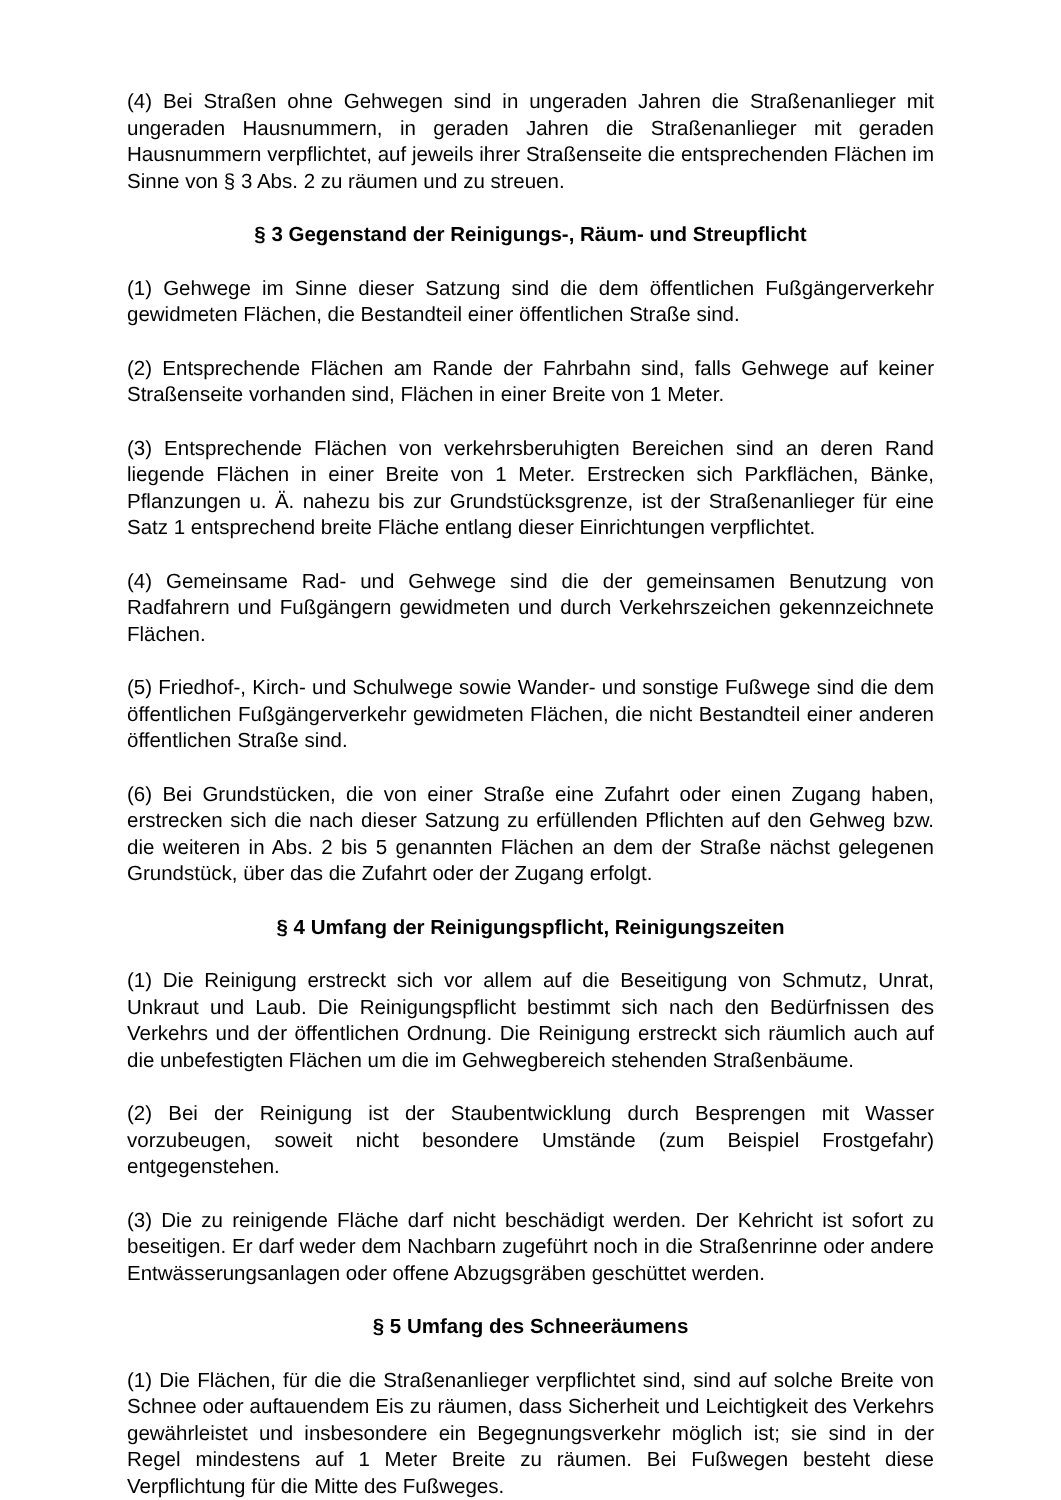(4) Bei Straßen ohne Gehwegen sind in ungeraden Jahren die Straßenanlieger mit ungeraden Hausnummern, in geraden Jahren die Straßenanlieger mit geraden Hausnummern verpflichtet, auf jeweils ihrer Straßenseite die entsprechenden Flächen im Sinne von § 3 Abs. 2 zu räumen und zu streuen.
§ 3 Gegenstand der Reinigungs-, Räum- und Streupflicht
(1) Gehwege im Sinne dieser Satzung sind die dem öffentlichen Fußgängerverkehr gewidmeten Flächen, die Bestandteil einer öffentlichen Straße sind.
(2) Entsprechende Flächen am Rande der Fahrbahn sind, falls Gehwege auf keiner Straßenseite vorhanden sind, Flächen in einer Breite von 1 Meter.
(3) Entsprechende Flächen von verkehrsberuhigten Bereichen sind an deren Rand liegende Flächen in einer Breite von 1 Meter. Erstrecken sich Parkflächen, Bänke, Pflanzungen u. Ä. nahezu bis zur Grundstücksgrenze, ist der Straßenanlieger für eine Satz 1 entsprechend breite Fläche entlang dieser Einrichtungen verpflichtet.
(4) Gemeinsame Rad- und Gehwege sind die der gemeinsamen Benutzung von Radfahrern und Fußgängern gewidmeten und durch Verkehrszeichen gekennzeichnete Flächen.
(5) Friedhof-, Kirch- und Schulwege sowie Wander- und sonstige Fußwege sind die dem öffentlichen Fußgängerverkehr gewidmeten Flächen, die nicht Bestandteil einer anderen öffentlichen Straße sind.
(6) Bei Grundstücken, die von einer Straße eine Zufahrt oder einen Zugang haben, erstrecken sich die nach dieser Satzung zu erfüllenden Pflichten auf den Gehweg bzw. die weiteren in Abs. 2 bis 5 genannten Flächen an dem der Straße nächst gelegenen Grundstück, über das die Zufahrt oder der Zugang erfolgt.
§ 4 Umfang der Reinigungspflicht, Reinigungszeiten
(1) Die Reinigung erstreckt sich vor allem auf die Beseitigung von Schmutz, Unrat, Unkraut und Laub. Die Reinigungspflicht bestimmt sich nach den Bedürfnissen des Verkehrs und der öffentlichen Ordnung. Die Reinigung erstreckt sich räumlich auch auf die unbefestigten Flächen um die im Gehwegbereich stehenden Straßenbäume.
(2) Bei der Reinigung ist der Staubentwicklung durch Besprengen mit Wasser vorzubeugen, soweit nicht besondere Umstände (zum Beispiel Frostgefahr) entgegenstehen.
(3) Die zu reinigende Fläche darf nicht beschädigt werden. Der Kehricht ist sofort zu beseitigen. Er darf weder dem Nachbarn zugeführt noch in die Straßenrinne oder andere Entwässerungsanlagen oder offene Abzugsgräben geschüttet werden.
§ 5 Umfang des Schneeräumens
(1) Die Flächen, für die die Straßenanlieger verpflichtet sind, sind auf solche Breite von Schnee oder auftauendem Eis zu räumen, dass Sicherheit und Leichtigkeit des Verkehrs gewährleistet und insbesondere ein Begegnungsverkehr möglich ist; sie sind in der Regel mindestens auf 1 Meter Breite zu räumen. Bei Fußwegen besteht diese Verpflichtung für die Mitte des Fußweges.